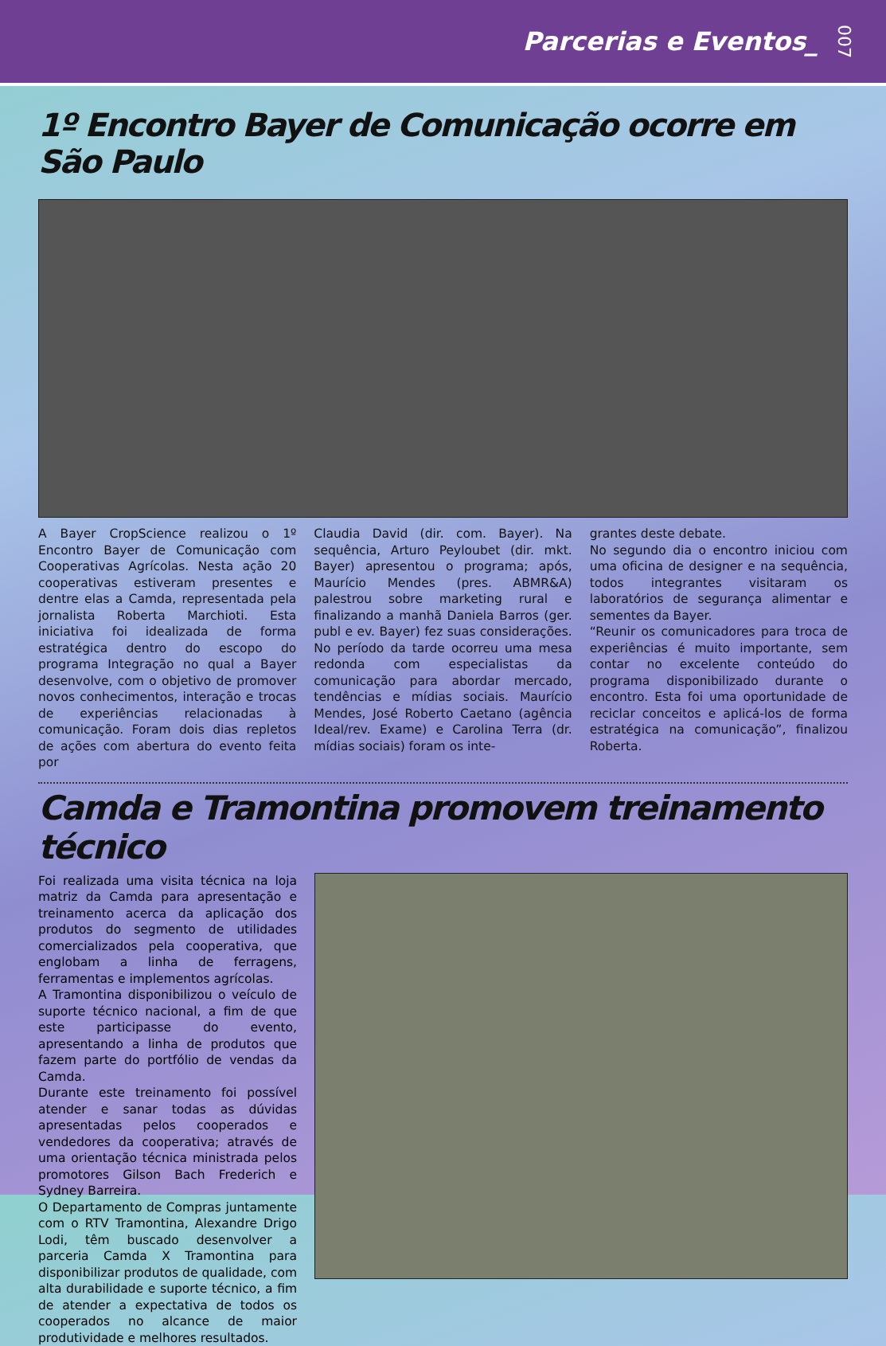Parcerias e Eventos_ 007
1º Encontro Bayer de Comunicação ocorre em São Paulo
A Bayer CropScience realizou o 1º Encontro Bayer de Comunicação com Cooperativas Agrícolas. Nesta ação 20 cooperativas estiveram presentes e dentre elas a Camda, representada pela jornalista Roberta Marchioti. Esta iniciativa foi idealizada de forma estratégica dentro do escopo do programa Integração no qual a Bayer desenvolve, com o objetivo de promover novos conhecimentos, interação e trocas de experiências relacionadas à comunicação. Foram dois dias repletos de ações com abertura do evento feita por
Claudia David (dir. com. Bayer). Na sequência, Arturo Peyloubet (dir. mkt. Bayer) apresentou o programa; após, Maurício Mendes (pres. ABMR&A) palestrou sobre marketing rural e finalizando a manhã Daniela Barros (ger. publ e ev. Bayer) fez suas considerações. No período da tarde ocorreu uma mesa redonda com especialistas da comunicação para abordar mercado, tendências e mídias sociais. Maurício Mendes, José Roberto Caetano (agência Ideal/rev. Exame) e Carolina Terra (dr. mídias sociais) foram os inte-
grantes deste debate.
No segundo dia o encontro iniciou com uma oficina de designer e na sequência, todos integrantes visitaram os laboratórios de segurança alimentar e sementes da Bayer.
“Reunir os comunicadores para troca de experiências é muito importante, sem contar no excelente conteúdo do programa disponibilizado durante o encontro. Esta foi uma oportunidade de reciclar conceitos e aplicá-los de forma estratégica na comunicação”, finalizou Roberta.
Camda e Tramontina promovem treinamento técnico
Foi realizada uma visita técnica na loja matriz da Camda para apresentação e treinamento acerca da aplicação dos produtos do segmento de utilidades comercializados pela cooperativa, que englobam a linha de ferragens, ferramentas e implementos agrícolas.
A Tramontina disponibilizou o veículo de suporte técnico nacional, a fim de que este participasse do evento, apresentando a linha de produtos que fazem parte do portfólio de vendas da Camda.
Durante este treinamento foi possível atender e sanar todas as dúvidas apresentadas pelos cooperados e vendedores da cooperativa; através de uma orientação técnica ministrada pelos promotores Gilson Bach Frederich e Sydney Barreira.
O Departamento de Compras juntamente com o RTV Tramontina, Alexandre Drigo Lodi, têm buscado desenvolver a parceria Camda X Tramontina para disponibilizar produtos de qualidade, com alta durabilidade e suporte técnico, a fim de atender a expectativa de todos os cooperados no alcance de maior produtividade e melhores resultados.